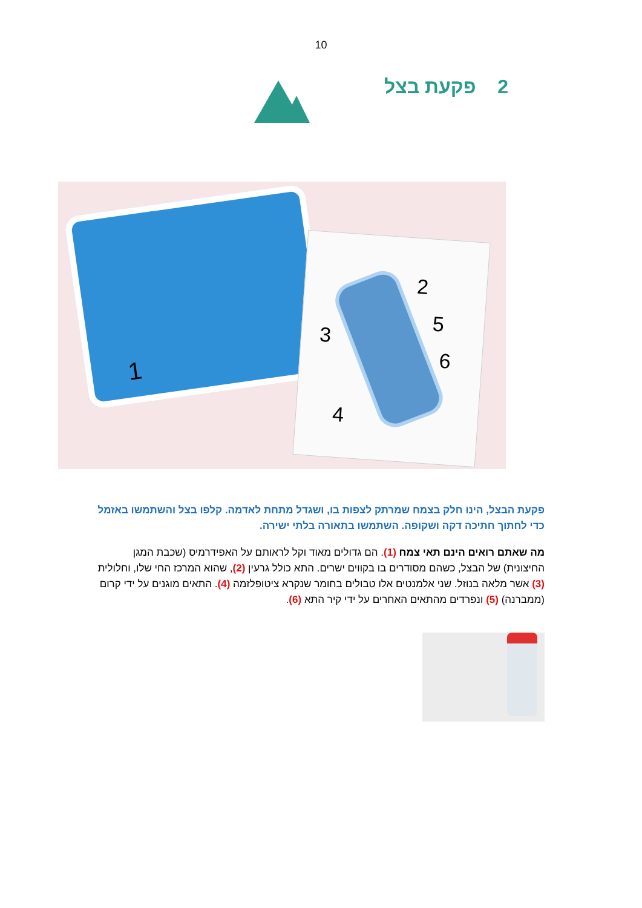10
2 פקעת בצל
1
2
5
6
3
4
פקעת הבצל, הינו חלק בצמח שמרתק לצפות בו, ושגדל מתחת לאדמה. קלפו בצל והשתמשו באזמל כדי לחתוך חתיכה דקה ושקופה. השתמשו בתאורה בלתי ישירה.
מה שאתם רואים הינם תאי צמח (1). הם גדולים מאוד וקל לראותם על האפידרמיס (שכבת המגן החיצונית) של הבצל, כשהם מסודרים בו בקווים ישרים. התא כולל גרעין (2), שהוא המרכז החי שלו, וחלולית (3) אשר מלאה בנוזל. שני אלמנטים אלו טבולים בחומר שנקרא ציטופלזמה (4). התאים מוגנים על ידי קרום (ממברנה) (5) ונפרדים מהתאים האחרים על ידי קיר התא (6).